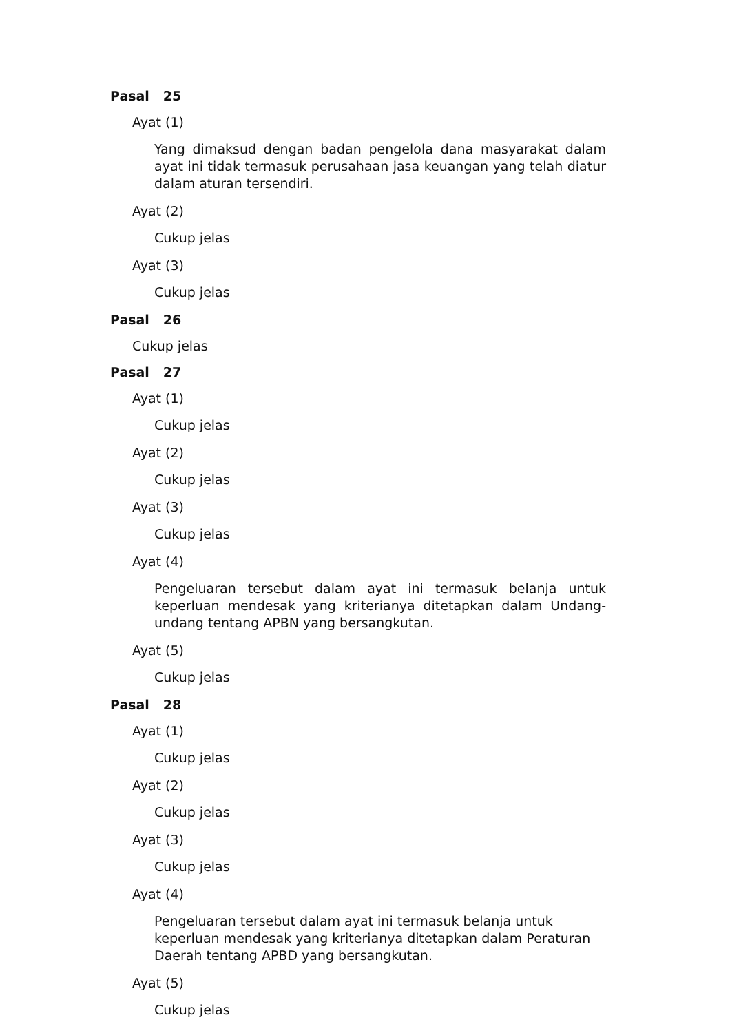Pasal 25
Ayat (1)
Yang dimaksud dengan badan pengelola dana masyarakat dalam ayat ini tidak termasuk perusahaan jasa keuangan yang telah diatur dalam aturan tersendiri.
Ayat (2)
Cukup jelas
Ayat (3)
Cukup jelas
Pasal 26
Cukup jelas
Pasal 27
Ayat (1)
Cukup jelas
Ayat (2)
Cukup jelas
Ayat (3)
Cukup jelas
Ayat (4)
Pengeluaran tersebut dalam ayat ini termasuk belanja untuk keperluan mendesak yang kriterianya ditetapkan dalam Undang-undang tentang APBN yang bersangkutan.
Ayat (5)
Cukup jelas
Pasal 28
Ayat (1)
Cukup jelas
Ayat (2)
Cukup jelas
Ayat (3)
Cukup jelas
Ayat (4)
Pengeluaran tersebut dalam ayat ini termasuk belanja untuk
keperluan mendesak yang kriterianya ditetapkan dalam Peraturan
Daerah tentang APBD yang bersangkutan.
Ayat (5)
Cukup jelas